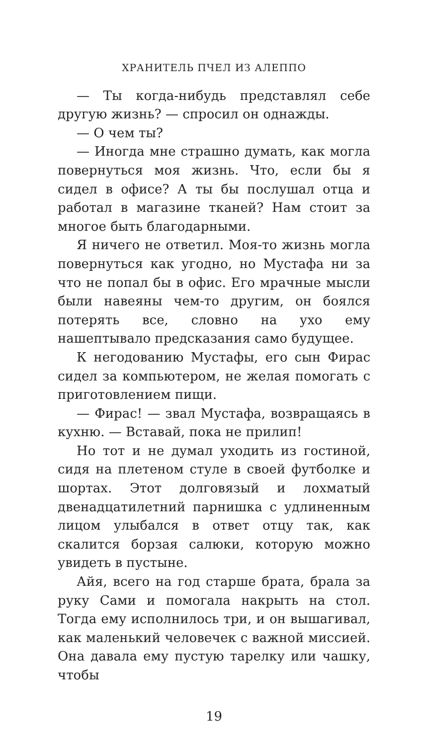ХРАНИТЕЛЬ ПЧЕЛ ИЗ АЛЕППО
— Ты когда-нибудь представлял себе другую жизнь? — спросил он однажды.
— О чем ты?
— Иногда мне страшно думать, как могла повернуться моя жизнь. Что, если бы я сидел в офисе? А ты бы послушал отца и работал в магазине тканей? Нам стоит за многое быть благодарными.
Я ничего не ответил. Моя-то жизнь могла повернуться как угодно, но Мустафа ни за что не попал бы в офис. Его мрачные мысли были навеяны чем-то другим, он боялся потерять все, словно на ухо ему нашептывало предсказания само будущее.
К негодованию Мустафы, его сын Фирас сидел за компьютером, не желая помогать с приготовлением пищи.
— Фирас! — звал Мустафа, возвращаясь в кухню. — Вставай, пока не прилип!
Но тот и не думал уходить из гостиной, сидя на плетеном стуле в своей футболке и шортах. Этот долговязый и лохматый двенадцатилетний парнишка с удлиненным лицом улыбался в ответ отцу так, как скалится борзая салюки, которую можно увидеть в пустыне.
Айя, всего на год старше брата, брала за руку Сами и помогала накрыть на стол. Тогда ему исполнилось три, и он вышагивал, как маленький человечек с важной миссией. Она давала ему пустую тарелку или чашку, чтобы
19